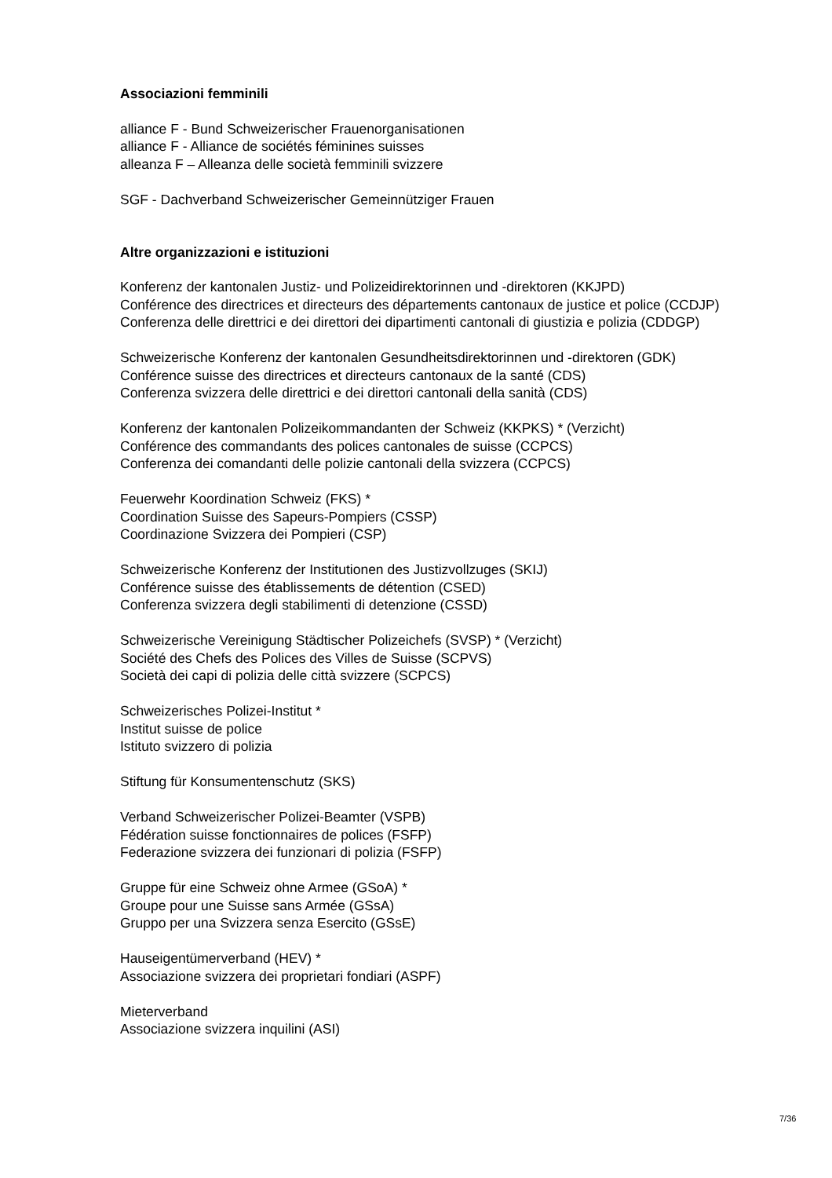Associazioni femminili
alliance F - Bund Schweizerischer Frauenorganisationen
alliance F - Alliance de sociétés féminines suisses
alleanza F – Alleanza delle società femminili svizzere
SGF - Dachverband Schweizerischer Gemeinnütziger Frauen
Altre organizzazioni e istituzioni
Konferenz der kantonalen Justiz- und Polizeidirektorinnen und -direktoren (KKJPD)
Conférence des directrices et directeurs des départements cantonaux de justice et police (CCDJP)
Conferenza delle direttrici e dei direttori dei dipartimenti cantonali di giustizia e polizia (CDDGP)
Schweizerische Konferenz der kantonalen Gesundheitsdirektorinnen und -direktoren (GDK)
Conférence suisse des directrices et directeurs cantonaux de la santé (CDS)
Conferenza svizzera delle direttrici e dei direttori cantonali della sanità (CDS)
Konferenz der kantonalen Polizeikommandanten der Schweiz (KKPKS) * (Verzicht)
Conférence des commandants des polices cantonales de suisse (CCPCS)
Conferenza dei comandanti delle polizie cantonali della svizzera (CCPCS)
Feuerwehr Koordination Schweiz (FKS) *
Coordination Suisse des Sapeurs-Pompiers (CSSP)
Coordinazione Svizzera dei Pompieri (CSP)
Schweizerische Konferenz der Institutionen des Justizvollzuges (SKIJ)
Conférence suisse des établissements de détention (CSED)
Conferenza svizzera degli stabilimenti di detenzione (CSSD)
Schweizerische Vereinigung Städtischer Polizeichefs (SVSP) * (Verzicht)
Société des Chefs des Polices des Villes de Suisse (SCPVS)
Società dei capi di polizia delle città svizzere (SCPCS)
Schweizerisches Polizei-Institut *
Institut suisse de police
Istituto svizzero di polizia
Stiftung für Konsumentenschutz (SKS)
Verband Schweizerischer Polizei-Beamter (VSPB)
Fédération suisse fonctionnaires de polices (FSFP)
Federazione svizzera dei funzionari di polizia (FSFP)
Gruppe für eine Schweiz ohne Armee (GSoA) *
Groupe pour une Suisse sans Armée (GSsA)
Gruppo per una Svizzera senza Esercito (GSsE)
Hauseigentümerverband (HEV) *
Associazione svizzera dei proprietari fondiari (ASPF)
Mieterverband
Associazione svizzera inquilini (ASI)
7/36